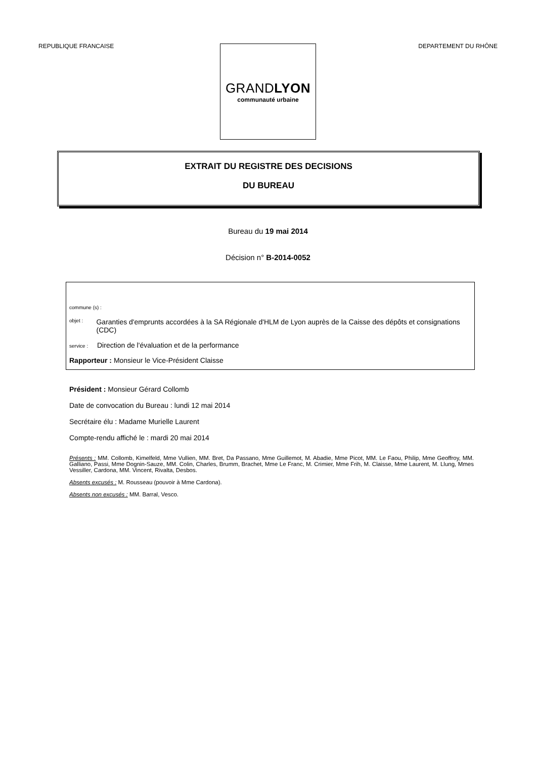REPUBLIQUE FRANCAISE DEPARTEMENT DU RHÔNE
GRANDLYON
communauté urbaine
EXTRAIT DU REGISTRE DES DECISIONS
DU BUREAU
Bureau du 19 mai 2014
Décision n° B-2014-0052
commune (s) :
objet : Garanties d'emprunts accordées à la SA Régionale d'HLM de Lyon auprès de la Caisse des dépôts et consignations (CDC)
service : Direction de l'évaluation et de la performance
Rapporteur : Monsieur le Vice-Président Claisse
Président : Monsieur Gérard Collomb
Date de convocation du Bureau : lundi 12 mai 2014
Secrétaire élu : Madame Murielle Laurent
Compte-rendu affiché le : mardi 20 mai 2014
Présents : MM. Collomb, Kimelfeld, Mme Vullien, MM. Bret, Da Passano, Mme Guillemot, M. Abadie, Mme Picot, MM. Le Faou, Philip, Mme Geoffroy, MM. Galliano, Passi, Mme Dognin-Sauze, MM. Colin, Charles, Brumm, Brachet, Mme Le Franc, M. Crimier, Mme Frih, M. Claisse, Mme Laurent, M. Llung, Mmes Vessiller, Cardona, MM. Vincent, Rivalta, Desbos.
Absents excusés : M. Rousseau (pouvoir à Mme Cardona).
Absents non excusés : MM. Barral, Vesco.